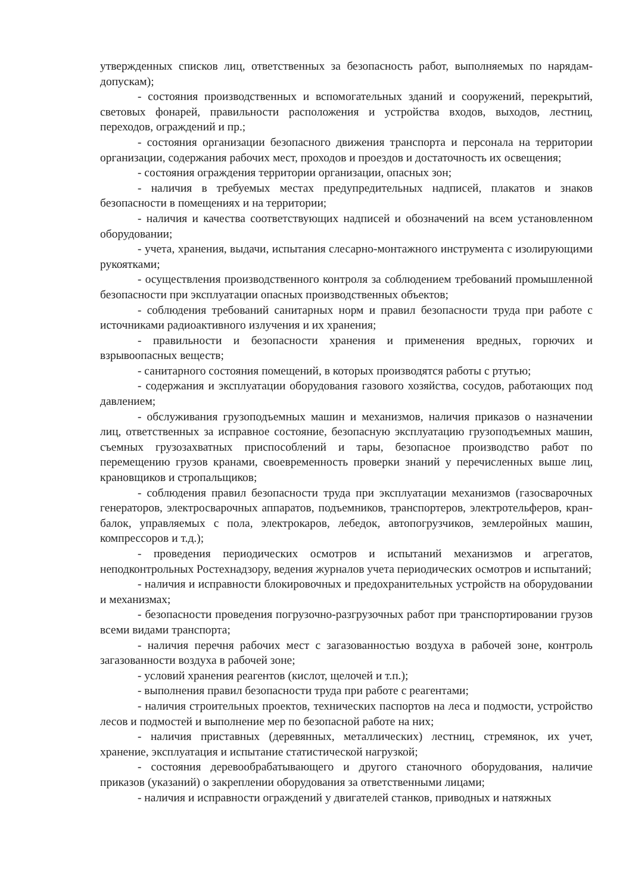утвержденных списков лиц, ответственных за безопасность работ, выполняемых по нарядам-допускам);
- состояния производственных и вспомогательных зданий и сооружений, перекрытий, световых фонарей, правильности расположения и устройства входов, выходов, лестниц, переходов, ограждений и пр.;
- состояния организации безопасного движения транспорта и персонала на территории организации, содержания рабочих мест, проходов и проездов и достаточность их освещения;
- состояния ограждения территории организации, опасных зон;
- наличия в требуемых местах предупредительных надписей, плакатов и знаков безопасности в помещениях и на территории;
- наличия и качества соответствующих надписей и обозначений на всем установленном оборудовании;
- учета, хранения, выдачи, испытания слесарно-монтажного инструмента с изолирующими рукоятками;
- осуществления производственного контроля за соблюдением требований промышленной безопасности при эксплуатации опасных производственных объектов;
- соблюдения требований санитарных норм и правил безопасности труда при работе с источниками радиоактивного излучения и их хранения;
- правильности и безопасности хранения и применения вредных, горючих и взрывоопасных веществ;
- санитарного состояния помещений, в которых производятся работы с ртутью;
- содержания и эксплуатации оборудования газового хозяйства, сосудов, работающих под давлением;
- обслуживания грузоподъемных машин и механизмов, наличия приказов о назначении лиц, ответственных за исправное состояние, безопасную эксплуатацию грузоподъемных машин, съемных грузозахватных приспособлений и тары, безопасное производство работ по перемещению грузов кранами, своевременность проверки знаний у перечисленных выше лиц, крановщиков и стропальщиков;
- соблюдения правил безопасности труда при эксплуатации механизмов (газосварочных генераторов, электросварочных аппаратов, подъемников, транспортеров, электротельферов, кран-балок, управляемых с пола, электрокаров, лебедок, автопогрузчиков, землеройных машин, компрессоров и т.д.);
- проведения периодических осмотров и испытаний механизмов и агрегатов, неподконтрольных Ростехнадзору, ведения журналов учета периодических осмотров и испытаний;
- наличия и исправности блокировочных и предохранительных устройств на оборудовании и механизмах;
- безопасности проведения погрузочно-разгрузочных работ при транспортировании грузов всеми видами транспорта;
- наличия перечня рабочих мест с загазованностью воздуха в рабочей зоне, контроль загазованности воздуха в рабочей зоне;
- условий хранения реагентов (кислот, щелочей и т.п.);
- выполнения правил безопасности труда при работе с реагентами;
- наличия строительных проектов, технических паспортов на леса и подмости, устройство лесов и подмостей и выполнение мер по безопасной работе на них;
- наличия приставных (деревянных, металлических) лестниц, стремянок, их учет, хранение, эксплуатация и испытание статистической нагрузкой;
- состояния деревообрабатывающего и другого станочного оборудования, наличие приказов (указаний) о закреплении оборудования за ответственными лицами;
- наличия и исправности ограждений у двигателей станков, приводных и натяжных